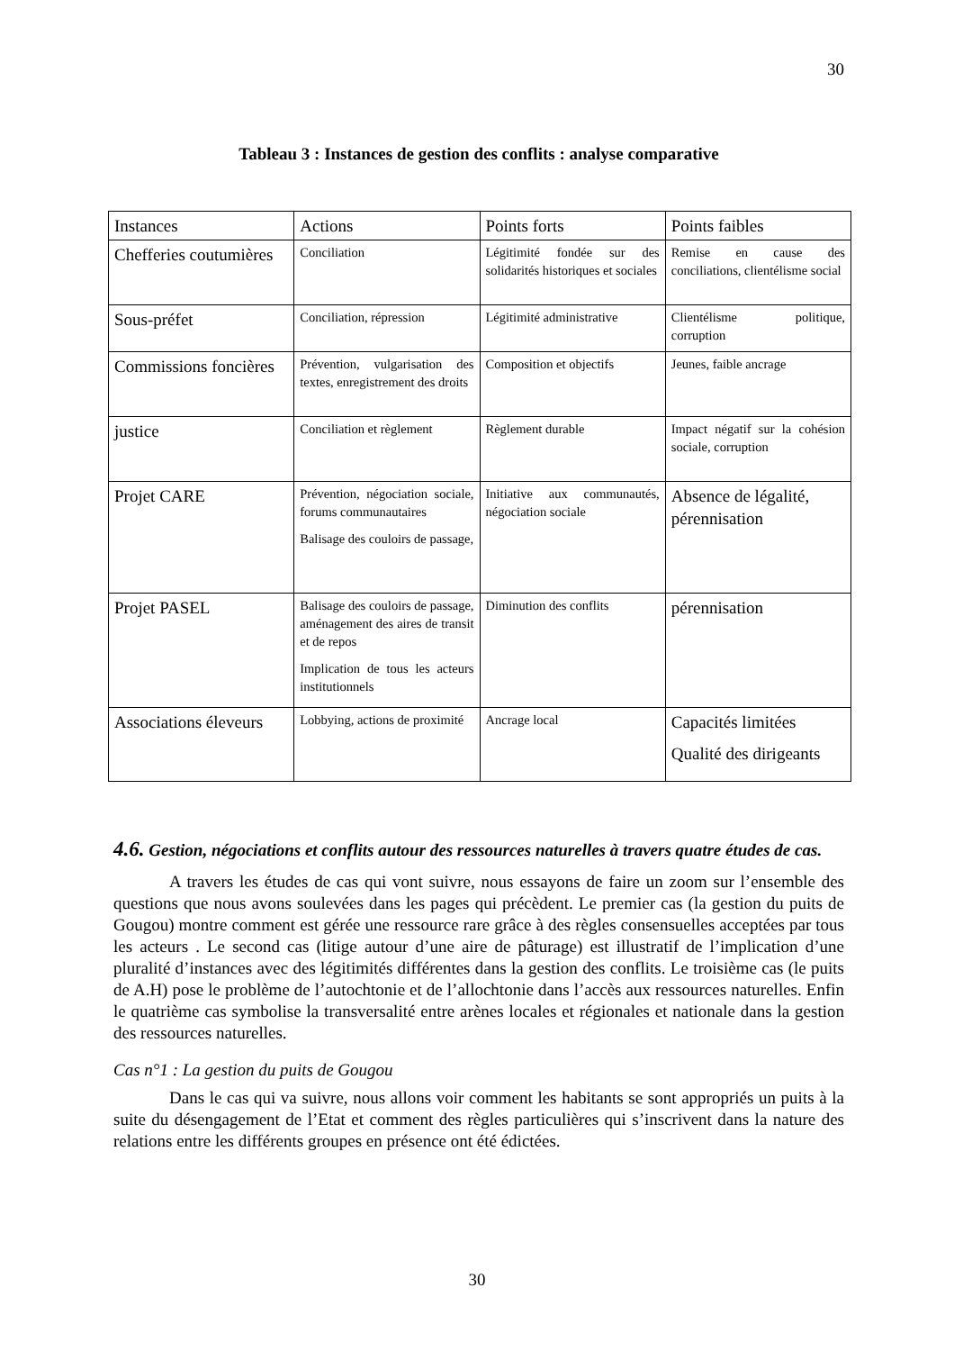30
Tableau 3 : Instances de gestion des conflits : analyse comparative
| Instances | Actions | Points forts | Points faibles |
| Chefferies coutumières | Conciliation | Légitimité fondée sur des solidarités historiques et sociales | Remise en cause des conciliations, clientélisme social |
| Sous-préfet | Conciliation, répression | Légitimité administrative | Clientélisme politique, corruption |
| Commissions foncières | Prévention, vulgarisation des textes, enregistrement des droits | Composition et objectifs | Jeunes, faible ancrage |
| justice | Conciliation et règlement | Règlement durable | Impact négatif sur la cohésion sociale, corruption |
| Projet CARE | Prévention, négociation sociale, forums communautaires Balisage des couloirs de passage, | Initiative aux communautés, négociation sociale | Absence de légalité, pérennisation |
| Projet PASEL | Balisage des couloirs de passage, aménagement des aires de transit et de repos Implication de tous les acteurs institutionnels | Diminution des conflits | pérennisation |
| Associations éleveurs | Lobbying, actions de proximité | Ancrage local | Capacités limitées Qualité des dirigeants |
4.6. Gestion, négociations et conflits autour des ressources naturelles à travers quatre études de cas.
A travers les études de cas qui vont suivre, nous essayons de faire un zoom sur l’ensemble des questions que nous avons soulevées dans les pages qui précèdent. Le premier cas (la gestion du puits de Gougou) montre comment est gérée une ressource rare grâce à des règles consensuelles acceptées par tous les acteurs . Le second cas (litige autour d’une aire de pâturage) est illustratif de l’implication d’une pluralité d’instances avec des légitimités différentes dans la gestion des conflits. Le troisième cas (le puits de A.H) pose le problème de l’autochtonie et de l’allochtonie dans l’accès aux ressources naturelles. Enfin le quatrième cas symbolise la transversalité entre arènes locales et régionales et nationale dans la gestion des ressources naturelles.
Cas n°1 : La gestion du puits de Gougou
Dans le cas qui va suivre, nous allons voir comment les habitants se sont appropriés un puits à la suite du désengagement de l’Etat et comment des règles particulières qui s’inscrivent dans la nature des relations entre les différents groupes en présence ont été édictées.
30